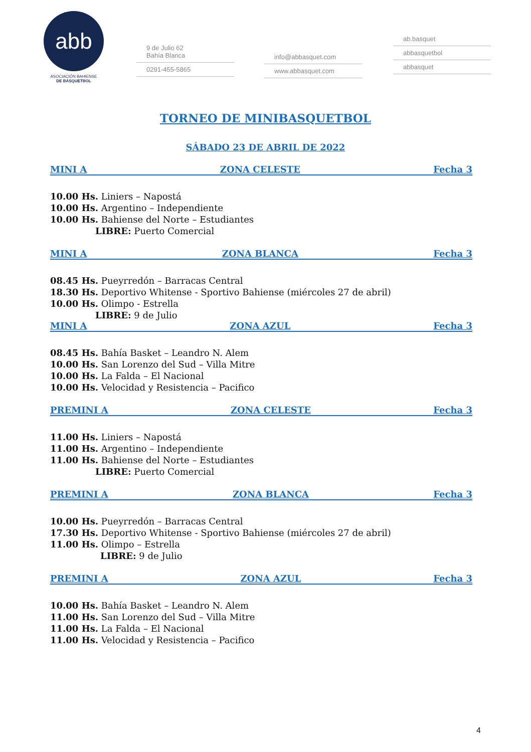abb
ASOCIACIÓN BAHIENSE
DE BÁSQUETBOL
9 de Julio 62
Bahía Blanca
0291-455-5865
info@abbasquet.com
www.abbasquet.com
ab.basquet
abbasquetbol
abbasquet
TORNEO DE MINIBASQUETBOL
SÁBADO 23 DE ABRIL DE 2022
MINI A ZONA CELESTE Fecha 3
10.00 Hs. Liniers – Napostá
10.00 Hs. Argentino – Independiente
10.00 Hs. Bahiense del Norte – Estudiantes
LIBRE: Puerto Comercial
MINI A ZONA BLANCA Fecha 3
08.45 Hs. Pueyrredón – Barracas Central
18.30 Hs. Deportivo Whitense - Sportivo Bahiense (miércoles 27 de abril)
10.00 Hs. Olimpo - Estrella
LIBRE: 9 de Julio
MINI A ZONA AZUL Fecha 3
08.45 Hs. Bahía Basket – Leandro N. Alem
10.00 Hs. San Lorenzo del Sud – Villa Mitre
10.00 Hs. La Falda – El Nacional
10.00 Hs. Velocidad y Resistencia – Pacifico
PREMINI A ZONA CELESTE Fecha 3
11.00 Hs. Liniers – Napostá
11.00 Hs. Argentino – Independiente
11.00 Hs. Bahiense del Norte – Estudiantes
LIBRE: Puerto Comercial
PREMINI A ZONA BLANCA Fecha 3
10.00 Hs. Pueyrredón – Barracas Central
17.30 Hs. Deportivo Whitense - Sportivo Bahiense (miércoles 27 de abril)
11.00 Hs. Olimpo – Estrella
LIBRE: 9 de Julio
PREMINI A ZONA AZUL Fecha 3
10.00 Hs. Bahía Basket – Leandro N. Alem
11.00 Hs. San Lorenzo del Sud – Villa Mitre
11.00 Hs. La Falda – El Nacional
11.00 Hs. Velocidad y Resistencia – Pacifico
4